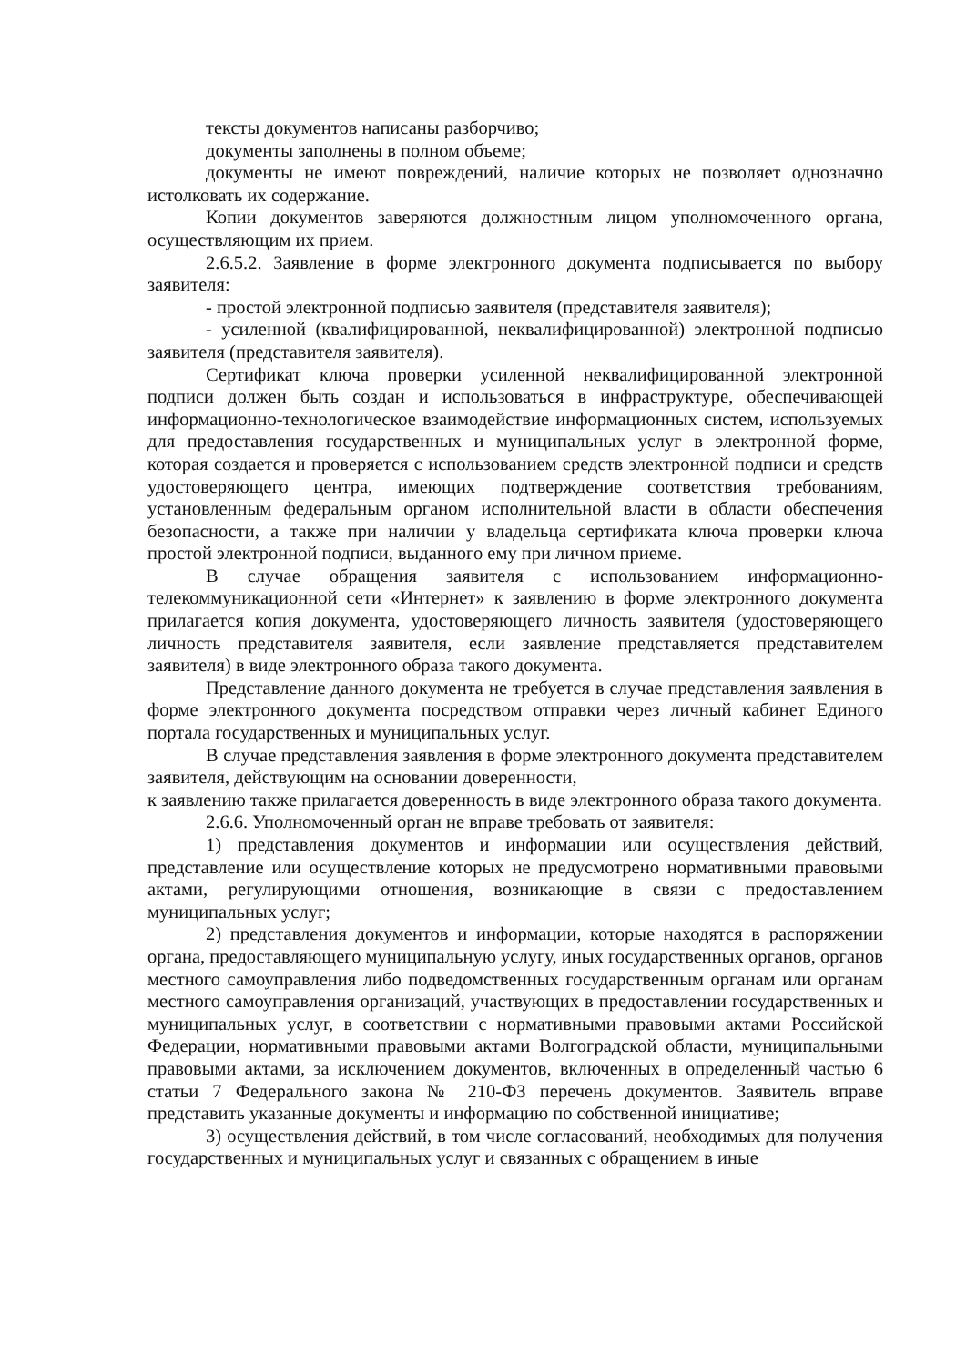тексты документов написаны разборчиво;
документы заполнены в полном объеме;
документы не имеют повреждений, наличие которых не позволяет однозначно истолковать их содержание.
Копии документов заверяются должностным лицом уполномоченного органа, осуществляющим их прием.
2.6.5.2. Заявление в форме электронного документа подписывается по выбору заявителя:
- простой электронной подписью заявителя (представителя заявителя);
- усиленной (квалифицированной, неквалифицированной) электронной подписью заявителя (представителя заявителя).
Сертификат ключа проверки усиленной неквалифицированной электронной подписи должен быть создан и использоваться в инфраструктуре, обеспечивающей информационно-технологическое взаимодействие информационных систем, используемых для предоставления государственных и муниципальных услуг в электронной форме, которая создается и проверяется с использованием средств электронной подписи и средств удостоверяющего центра, имеющих подтверждение соответствия требованиям, установленным федеральным органом исполнительной власти в области обеспечения безопасности, а также при наличии у владельца сертификата ключа проверки ключа простой электронной подписи, выданного ему при личном приеме.
В случае обращения заявителя с использованием информационно-телекоммуникационной сети «Интернет» к заявлению в форме электронного документа прилагается копия документа, удостоверяющего личность заявителя (удостоверяющего личность представителя заявителя, если заявление представляется представителем заявителя) в виде электронного образа такого документа.
Представление данного документа не требуется в случае представления заявления в форме электронного документа посредством отправки через личный кабинет Единого портала государственных и муниципальных услуг.
В случае представления заявления в форме электронного документа представителем заявителя, действующим на основании доверенности,
к заявлению также прилагается доверенность в виде электронного образа такого документа.
2.6.6. Уполномоченный орган не вправе требовать от заявителя:
1) представления документов и информации или осуществления действий, представление или осуществление которых не предусмотрено нормативными правовыми актами, регулирующими отношения, возникающие в связи с предоставлением муниципальных услуг;
2) представления документов и информации, которые находятся в распоряжении органа, предоставляющего муниципальную услугу, иных государственных органов, органов местного самоуправления либо подведомственных государственным органам или органам местного самоуправления организаций, участвующих в предоставлении государственных и муниципальных услуг, в соответствии с нормативными правовыми актами Российской Федерации, нормативными правовыми актами Волгоградской области, муниципальными правовыми актами, за исключением документов, включенных в определенный частью 6 статьи 7 Федерального закона № 210-ФЗ перечень документов. Заявитель вправе представить указанные документы и информацию по собственной инициативе;
3) осуществления действий, в том числе согласований, необходимых для получения государственных и муниципальных услуг и связанных с обращением в иные